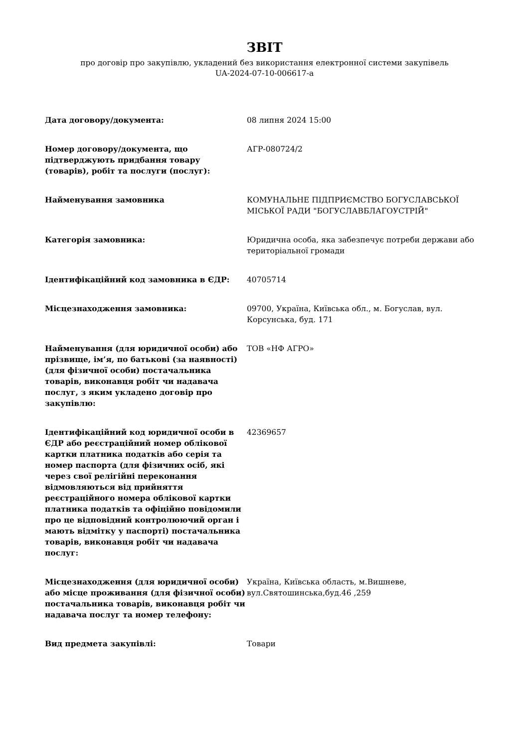ЗВІТ
про договір про закупівлю, укладений без використання електронної системи закупівель
UA-2024-07-10-006617-a
| Дата договору/документа: | 08 липня 2024 15:00 |
| Номер договору/документа, що підтверджують придбання товару (товарів), робіт та послуги (послуг): | АГР-080724/2 |
| Найменування замовника | КОМУНАЛЬНЕ ПІДПРИЄМСТВО БОГУСЛАВСЬКОЇ МІСЬКОЇ РАДИ "БОГУСЛАВБЛАГОУСТРІЙ" |
| Категорія замовника: | Юридична особа, яка забезпечує потреби держави або територіальної громади |
| Ідентифікаційний код замовника в ЄДР: | 40705714 |
| Місцезнаходження замовника: | 09700, Україна, Київська обл., м. Богуслав, вул. Корсунська, буд. 171 |
| Найменування (для юридичної особи) або прізвище, ім’я, по батькові (за наявності) (для фізичної особи) постачальника товарів, виконавця робіт чи надавача послуг, з яким укладено договір про закупівлю: | ТОВ «НФ АГРО» |
| Ідентифікаційний код юридичної особи в ЄДР або реєстраційний номер облікової картки платника податків або серія та номер паспорта (для фізичних осіб, які через свої релігійні переконання відмовляються від прийняття реєстраційного номера облікової картки платника податків та офіційно повідомили про це відповідний контролюючий орган і мають відмітку у паспорті) постачальника товарів, виконавця робіт чи надавача послуг: | 42369657 |
| Місцезнаходження (для юридичної особи) або місце проживання (для фізичної особи) постачальника товарів, виконавця робіт чи надавача послуг та номер телефону: | Україна, Київська область, м.Вишневе, вул.Святошинська,буд.46 ,259 |
| Вид предмета закупівлі: | Товари |